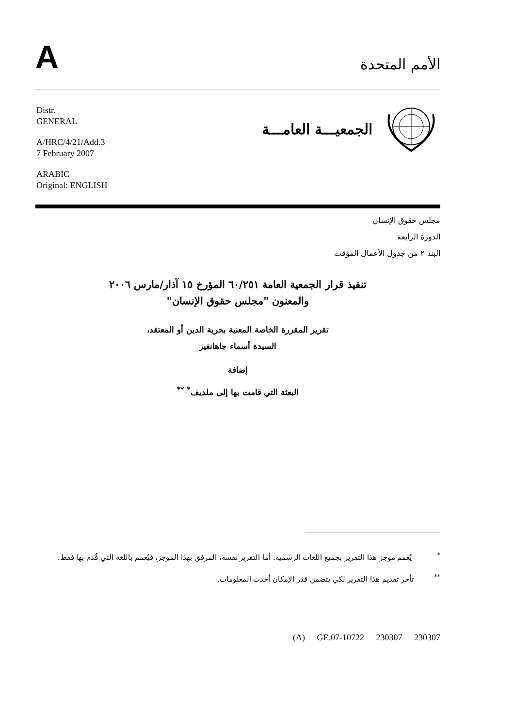A
الأمم المتحدة
Distr.
GENERAL
A/HRC/4/21/Add.3
7 February 2007
ARABIC
Original: ENGLISH
الجمعيـــة العامـــة
مجلس حقوق الإنسان
الدورة الرابعة
البند ٢ من جدول الأعمال المؤقت
تنفيذ قرار الجمعية العامة ٦٠/٢٥١ المؤرخ ١٥ آذار/مارس ٢٠٠٦
والمعنون "مجلس حقوق الإنسان"
تقرير المقررة الخاصة المعنية بحرية الدين أو المعتقد،
السيدة أسماء جاهانغير
إضافة
البعثة التي قامت بها إلى ملديف<sup>*</sup> <sup>**</sup>
<sup>*</sup> يُعمم موجز هذا التقرير بجميع اللغات الرسمية. أما التقرير نفسه، المرفق بهذا الموجز، فيُعمم باللغة التي قُدم بها فقط.
<sup>**</sup> تأخر تقديم هذا التقرير لكي يتضمن قدر الإمكان أحدث المعلومات.
(A) GE.07-10722 230307 230307